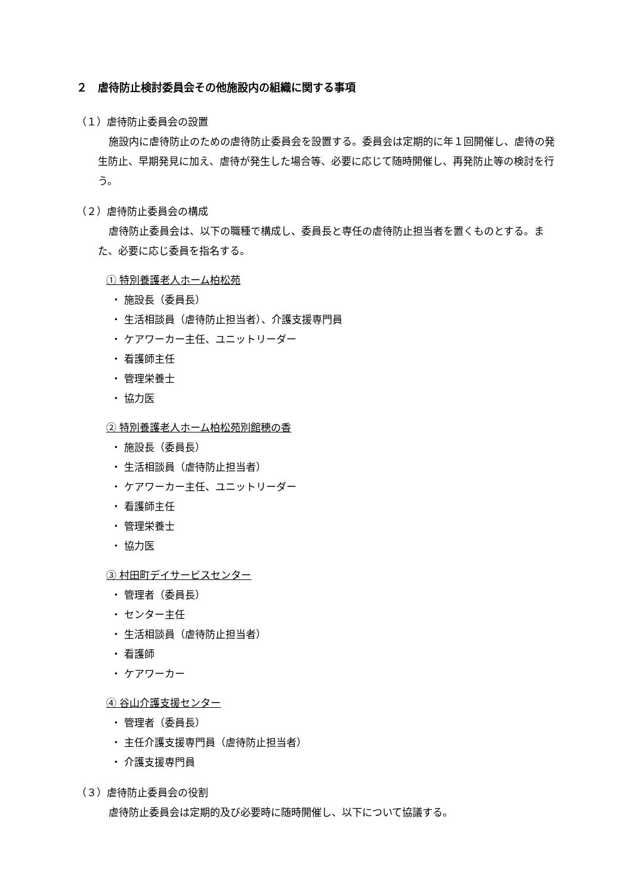２　虐待防止検討委員会その他施設内の組織に関する事項
（１）虐待防止委員会の設置
施設内に虐待防止のための虐待防止委員会を設置する。委員会は定期的に年１回開催し、虐待の発生防止、早期発見に加え、虐待が発生した場合等、必要に応じて随時開催し、再発防止等の検討を行う。
（２）虐待防止委員会の構成
虐待防止委員会は、以下の職種で構成し、委員長と専任の虐待防止担当者を置くものとする。また、必要に応じ委員を指名する。
① 特別養護老人ホーム柏松苑
・ 施設長（委員長）
・ 生活相談員（虐待防止担当者）、介護支援専門員
・ ケアワーカー主任、ユニットリーダー
・ 看護師主任
・ 管理栄養士
・ 協力医
② 特別養護老人ホーム柏松苑別館穂の香
・ 施設長（委員長）
・ 生活相談員（虐待防止担当者）
・ ケアワーカー主任、ユニットリーダー
・ 看護師主任
・ 管理栄養士
・ 協力医
③ 村田町デイサービスセンター
・ 管理者（委員長）
・ センター主任
・ 生活相談員（虐待防止担当者）
・ 看護師
・ ケアワーカー
④ 谷山介護支援センター
・ 管理者（委員長）
・ 主任介護支援専門員（虐待防止担当者）
・ 介護支援専門員
（３）虐待防止委員会の役割
虐待防止委員会は定期的及び必要時に随時開催し、以下について協議する。